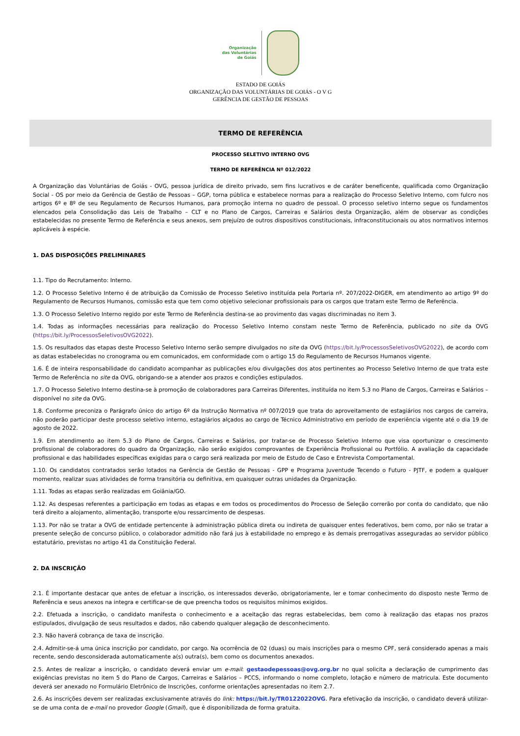Organização
das Voluntárias
de Goiás
ESTADO DE GOIÁS
ORGANIZAÇÃO DAS VOLUNTÁRIAS DE GOIÁS - O V G
GERÊNCIA DE GESTÃO DE PESSOAS
TERMO DE REFERÊNCIA
PROCESSO SELETIVO INTERNO OVG
TERMO DE REFERÊNCIA Nº 012/2022
A Organização das Voluntárias de Goiás - OVG, pessoa jurídica de direito privado, sem fins lucrativos e de caráter beneficente, qualificada como Organização Social - OS por meio da Gerência de Gestão de Pessoas – GGP, torna pública e estabelece normas para a realização do Processo Seletivo Interno, com fulcro nos artigos 6º e 8º de seu Regulamento de Recursos Humanos, para promoção interna no quadro de pessoal. O processo seletivo interno segue os fundamentos elencados pela Consolidação das Leis de Trabalho – CLT e no Plano de Cargos, Carreiras e Salários desta Organização, além de observar as condições estabelecidas no presente Termo de Referência e seus anexos, sem prejuízo de outros dispositivos constitucionais, infraconstitucionais ou atos normativos internos aplicáveis à espécie.
1. DAS DISPOSIÇÕES PRELIMINARES
1.1. Tipo do Recrutamento: Interno.
1.2. O Processo Seletivo Interno é de atribuição da Comissão de Processo Seletivo instituída pela Portaria nº. 207/2022-DIGER, em atendimento ao artigo 9º do Regulamento de Recursos Humanos, comissão esta que tem como objetivo selecionar profissionais para os cargos que tratam este Termo de Referência.
1.3. O Processo Seletivo Interno regido por este Termo de Referência destina-se ao provimento das vagas discriminadas no item 3.
1.4. Todas as informações necessárias para realização do Processo Seletivo Interno constam neste Termo de Referência, publicado no site da OVG (https://bit.ly/ProcessosSeletivosOVG2022).
1.5. Os resultados das etapas deste Processo Seletivo Interno serão sempre divulgados no site da OVG (https://bit.ly/ProcessosSeletivosOVG2022), de acordo com as datas estabelecidas no cronograma ou em comunicados, em conformidade com o artigo 15 do Regulamento de Recursos Humanos vigente.
1.6. É de inteira responsabilidade do candidato acompanhar as publicações e/ou divulgações dos atos pertinentes ao Processo Seletivo Interno de que trata este Termo de Referência no site da OVG, obrigando-se a atender aos prazos e condições estipulados.
1.7. O Processo Seletivo Interno destina-se à promoção de colaboradores para Carreiras Diferentes, instituída no item 5.3 no Plano de Cargos, Carreiras e Salários – disponível no site da OVG.
1.8. Conforme preconiza o Parágrafo único do artigo 6º da Instrução Normativa nº 007/2019 que trata do aproveitamento de estagiários nos cargos de carreira, não poderão participar deste processo seletivo interno, estagiários alçados ao cargo de Técnico Administrativo em período de experiência vigente até o dia 19 de agosto de 2022.
1.9. Em atendimento ao item 5.3 do Plano de Cargos, Carreiras e Salários, por tratar-se de Processo Seletivo Interno que visa oportunizar o crescimento profissional de colaboradores do quadro da Organização, não serão exigidos comprovantes de Experiência Profissional ou Portfólio. A avaliação da capacidade profissional e das habilidades específicas exigidas para o cargo será realizada por meio de Estudo de Caso e Entrevista Comportamental.
1.10. Os candidatos contratados serão lotados na Gerência de Gestão de Pessoas - GPP e Programa Juventude Tecendo o Futuro - PJTF, e podem a qualquer momento, realizar suas atividades de forma transitória ou definitiva, em quaisquer outras unidades da Organização.
1.11. Todas as etapas serão realizadas em Goiânia/GO.
1.12. As despesas referentes a participação em todas as etapas e em todos os procedimentos do Processo de Seleção correrão por conta do candidato, que não terá direito a alojamento, alimentação, transporte e/ou ressarcimento de despesas.
1.13. Por não se tratar a OVG de entidade pertencente à administração pública direta ou indireta de quaisquer entes federativos, bem como, por não se tratar a presente seleção de concurso público, o colaborador admitido não fará jus à estabilidade no emprego e às demais prerrogativas asseguradas ao servidor público estatutário, previstas no artigo 41 da Constituição Federal.
2. DA INSCRIÇÃO
2.1. É importante destacar que antes de efetuar a inscrição, os interessados deverão, obrigatoriamente, ler e tomar conhecimento do disposto neste Termo de Referência e seus anexos na integra e certificar-se de que preencha todos os requisitos mínimos exigidos.
2.2. Efetuada a inscrição, o candidato manifesta o conhecimento e a aceitação das regras estabelecidas, bem como à realização das etapas nos prazos estipulados, divulgação de seus resultados e dados, não cabendo qualquer alegação de desconhecimento.
2.3. Não haverá cobrança de taxa de inscrição.
2.4. Admitir-se-á uma única inscrição por candidato, por cargo. Na ocorrência de 02 (duas) ou mais inscrições para o mesmo CPF, será considerado apenas a mais recente, sendo desconsiderada automaticamente a(s) outra(s), bem como os documentos anexados.
2.5. Antes de realizar a inscrição, o candidato deverá enviar um e-mail: gestaodepessoas@ovg.org.br no qual solicita a declaração de cumprimento das exigências previstas no item 5 do Plano de Cargos, Carreiras e Salários – PCCS, informando o nome completo, lotação e número de matricula. Este documento deverá ser anexado no Formulário Eletrônico de Inscrições, conforme orientações apresentadas no item 2.7.
2.6. As inscrições devem ser realizadas exclusivamente através do link: https://bit.ly/TR0122022OVG. Para efetivação da inscrição, o candidato deverá utilizar-se de uma conta de e-mail no provedor Google (Gmail), que é disponibilizada de forma gratuita.